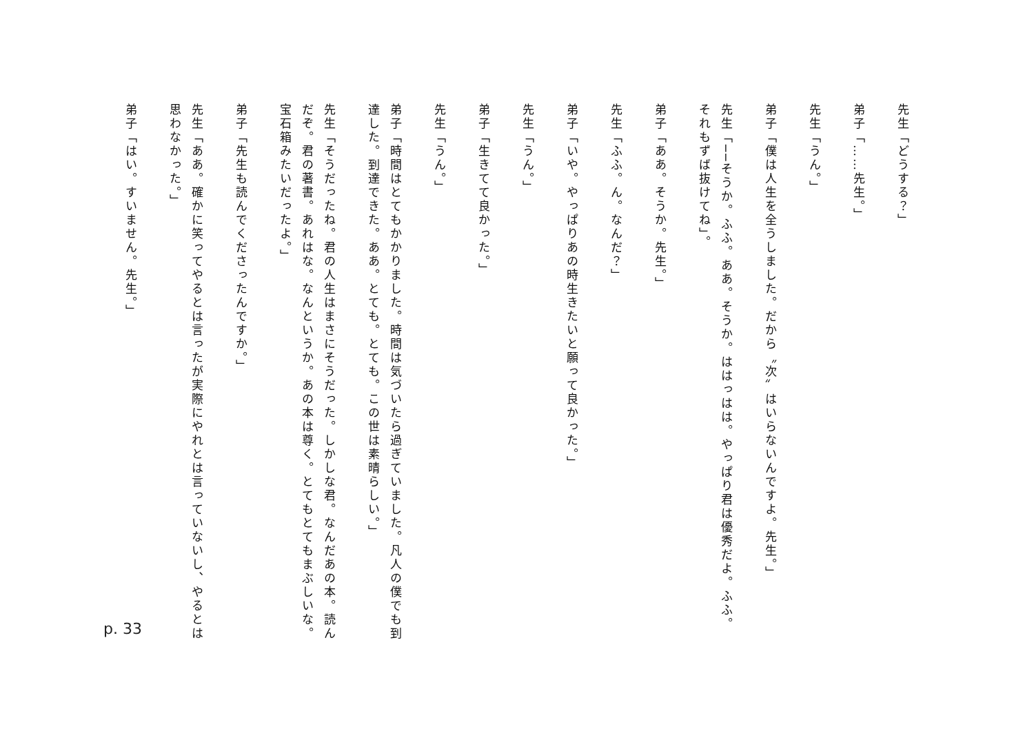先生「どうする？」
弟子「……先生。」
先生「うん。」
弟子「僕は人生を全うしました。だから〝次〟はいらないんですよ。先生。」
先生「──そうか。ふふ。ああ。そうか。ははっはは。やっぱり君は優秀だよ。ふふ。それもずば抜けてね」。
弟子「ああ。そうか。先生。」
先生「ふふ。ん。なんだ？」
弟子「いや。やっぱりあの時生きたいと願って良かった。」
先生「うん。」
弟子「生きてて良かった。」
先生「うん。」
弟子「時間はとてもかかりました。時間は気づいたら過ぎていました。凡人の僕でも到達した。到達できた。ああ。とても。とても。この世は素晴らしい。」
先生「そうだったね。君の人生はまさにそうだった。しかしな君。なんだあの本。読んだぞ。君の著書。あれはな。なんというか。あの本は尊く。とてもとてもまぶしいな。宝石箱みたいだったよ。」
弟子「先生も読んでくださったんですか。」
先生「ああ。確かに笑ってやるとは言ったが実際にやれとは言っていないし、やるとは思わなかった。」
弟子「はい。すいません。先生。」
p. 33